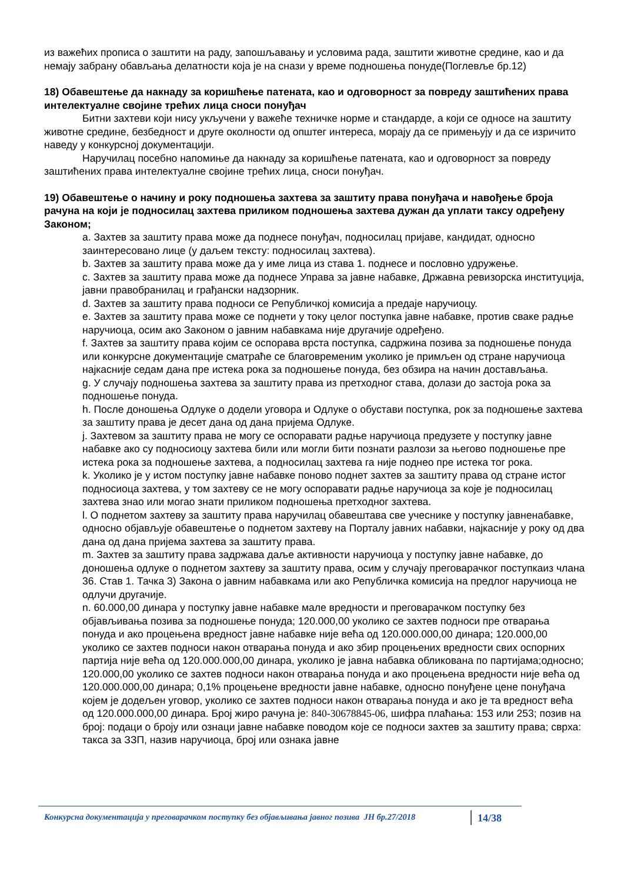из важећих прописа о заштити на раду, запошљавању и условима рада, заштити животне средине, као и да немају забрану обављања делатности која је на снази у време подношења понуде(Поглевље бр.12)
18) Обавештење да накнаду за коришћење патената, као и одговорност за повреду заштићених права интелектуалне својине трећих лица сноси понуђач
Битни захтеви који нису укључени у важеће техничке норме и стандарде, а који се односе на заштиту животне средине, безбедност и друге околности од општег интереса, морају да се примењују и да се изричито наведу у конкурсној документацији.
Наручилац посебно напомиње да накнаду за коришћење патената, као и одговорност за повреду заштићених права интелектуалне својине трећих лица, сноси понуђач.
19) Обавештење о начину и року подношења захтева за заштиту права понуђача и навођење броја рачуна на који је подносилац захтева приликом подношења захтева дужан да уплати таксу одређену Законом;
a. Захтев за заштиту права може да поднесе понуђач, подносилац пријаве, кандидат, односно заинтересовано лице (у даљем тексту: подносилац захтева).
b. Захтев за заштиту права може да у име лица из става 1. поднесе и пословно удружење.
c. Захтев за заштиту права може да поднесе Управа за јавне набавке, Државна ревизорска институција, јавни правобранилац и грађански надзорник.
d. Захтев за заштиту права подноси се Републичкој комисија а предаје наручиоцу.
e. Захтев за заштиту права може се поднети у току целог поступка јавне набавке, против сваке радње наручиоца, осим ако Законом о јавним набавкама није другачије одређено.
f. Захтев за заштиту права којим се оспорава врста поступка, садржина позива за подношење понуда или конкурсне документације сматраће се благовременим уколико је примљен од стране наручиоца најкасније седам дана пре истека рока за подношење понуда, без обзира на начин достављања.
g. У случају подношења захтева за заштиту права из претходног става, долази до застоја рока за подношење понуда.
h. После доношења Одлуке о додели уговора и Одлуке о обустави поступка, рок за подношење захтева за заштиту права је десет дана од дана пријема Одлуке.
j. Захтевом за заштиту права не могу се оспоравати радње наручиоца предузете у поступку јавне набавке ако су подносиоцу захтева били или могли бити познати разлози за његово подношење пре истека рока за подношење захтева, а подносилац захтева га није поднео пре истека тог рока.
k. Уколико је у истом поступку јавне набавке поново поднет захтев за заштиту права од стране истог подносиоца захтева, у том захтеву се не могу оспоравати радње наручиоца за које је подносилац захтева знао или могао знати приликом подношења претходног захтева.
l. О поднетом захтеву за заштиту права наручилац обавештава све учеснике у поступку јавненабавке, односно објављује обавештење о поднетом захтеву на Порталу јавних набавки, најкасније у року од два дана од дана пријема захтева за заштиту права.
m. Захтев за заштиту права задржава даље активности наручиоца у поступку јавне набавке, до доношења одлуке о поднетом захтеву за заштиту права, осим у случају преговарачког поступкаиз члана 36. Став 1. Тачка 3) Закона о јавним набавкама или ако Републичка комисија на предлог наручиоца не одлучи другачије.
n. 60.000,00 динара у поступку јавне набавке мале вредности и преговарачком поступку без објављивања позива за подношење понуда; 120.000,00 уколико се захтев подноси пре отварања понуда и ако процењена вредност јавне набавке није већа од 120.000.000,00 динара; 120.000,00 уколико се захтев подноси након отварања понуда и ако збир процењених вредности свих оспорних партија није већа од 120.000.000,00 динара, уколико је јавна набавка обликована по партијама;односно; 120.000,00 уколико се захтев подноси након отварања понуда и ако процењена вредности није већа од 120.000.000,00 динара; 0,1% процењене вредности јавне набавке, односно понуђене цене понуђача којем је додељен уговор, уколико се захтев подноси након отварања понуда и ако је та вредност већа од 120.000.000,00 динара. Број жиро рачуна је: 840-30678845-06, шифра плаћања: 153 или 253; позив на број: подаци о броју или ознаци јавне набавке поводом које се подноси захтев за заштиту права; сврха: такса за ЗЗП, назив наручиоца, број или ознака јавне
Конкурсна документација у преговарачком поступку без објављивања јавног позива ЈН бр.27/2018 14/38